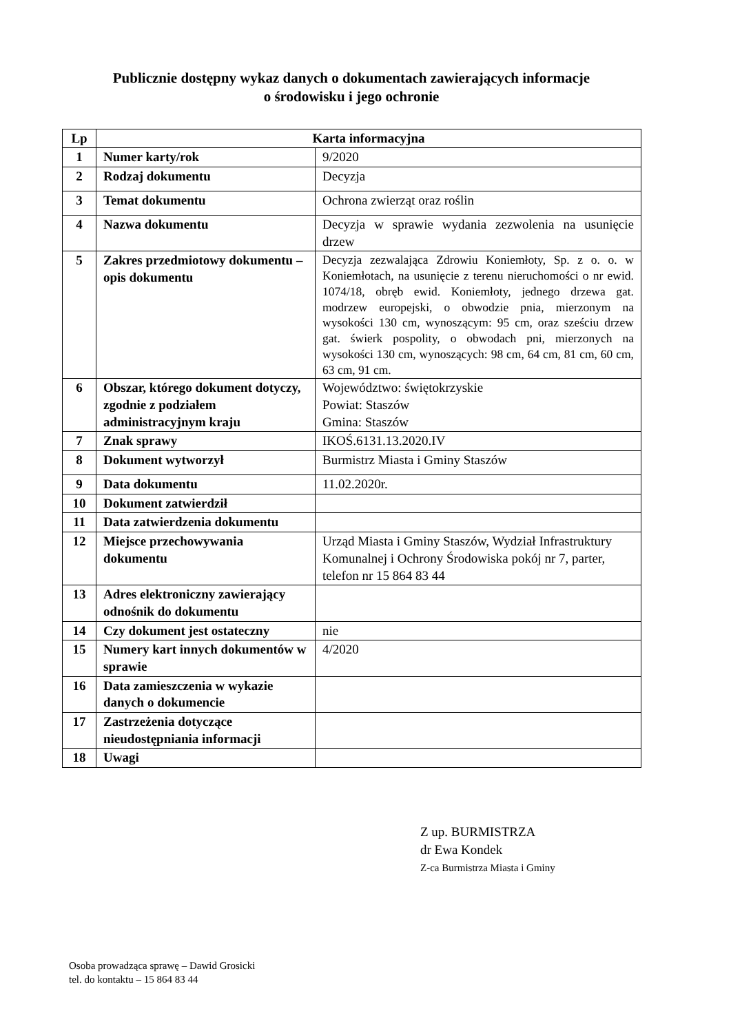Publicznie dostępny wykaz danych o dokumentach zawierających informacje
o środowisku i jego ochronie
| Lp | Karta informacyjna | |
| --- | --- | --- |
| 1 | Numer karty/rok | 9/2020 |
| 2 | Rodzaj dokumentu | Decyzja |
| 3 | Temat dokumentu | Ochrona zwierząt oraz roślin |
| 4 | Nazwa dokumentu | Decyzja w sprawie wydania zezwolenia na usunięcie drzew |
| 5 | Zakres przedmiotowy dokumentu – opis dokumentu | Decyzja zezwalająca Zdrowiu Koniemłoty, Sp. z o. o. w Koniemłotach, na usunięcie z terenu nieruchomości o nr ewid. 1074/18, obręb ewid. Koniemłoty, jednego drzewa gat. modrzew europejski, o obwodzie pnia, mierzonym na wysokości 130 cm, wynoszącym: 95 cm, oraz sześciu drzew gat. świerk pospolity, o obwodach pni, mierzonych na wysokości 130 cm, wynoszących: 98 cm, 64 cm, 81 cm, 60 cm, 63 cm, 91 cm. |
| 6 | Obszar, którego dokument dotyczy, zgodnie z podziałem administracyjnym kraju | Województwo: świętokrzyskie Powiat: Staszów Gmina: Staszów |
| 7 | Znak sprawy | IKOŚ.6131.13.2020.IV |
| 8 | Dokument wytworzył | Burmistrz Miasta i Gminy Staszów |
| 9 | Data dokumentu | 11.02.2020r. |
| 10 | Dokument zatwierdził | |
| 11 | Data zatwierdzenia dokumentu | |
| 12 | Miejsce przechowywania dokumentu | Urząd Miasta i Gminy Staszów, Wydział Infrastruktury Komunalnej i Ochrony Środowiska pokój nr 7, parter, telefon nr 15 864 83 44 |
| 13 | Adres elektroniczny zawierający odnośnik do dokumentu | |
| 14 | Czy dokument jest ostateczny | nie |
| 15 | Numery kart innych dokumentów w sprawie | 4/2020 |
| 16 | Data zamieszczenia w wykazie danych o dokumencie | |
| 17 | Zastrzeżenia dotyczące nieudostępniania informacji | |
| 18 | Uwagi | |
Z up. BURMISTRZA
dr Ewa Kondek
Z-ca Burmistrza Miasta i Gminy
Osoba prowadząca sprawę – Dawid Grosicki
tel. do kontaktu – 15 864 83 44